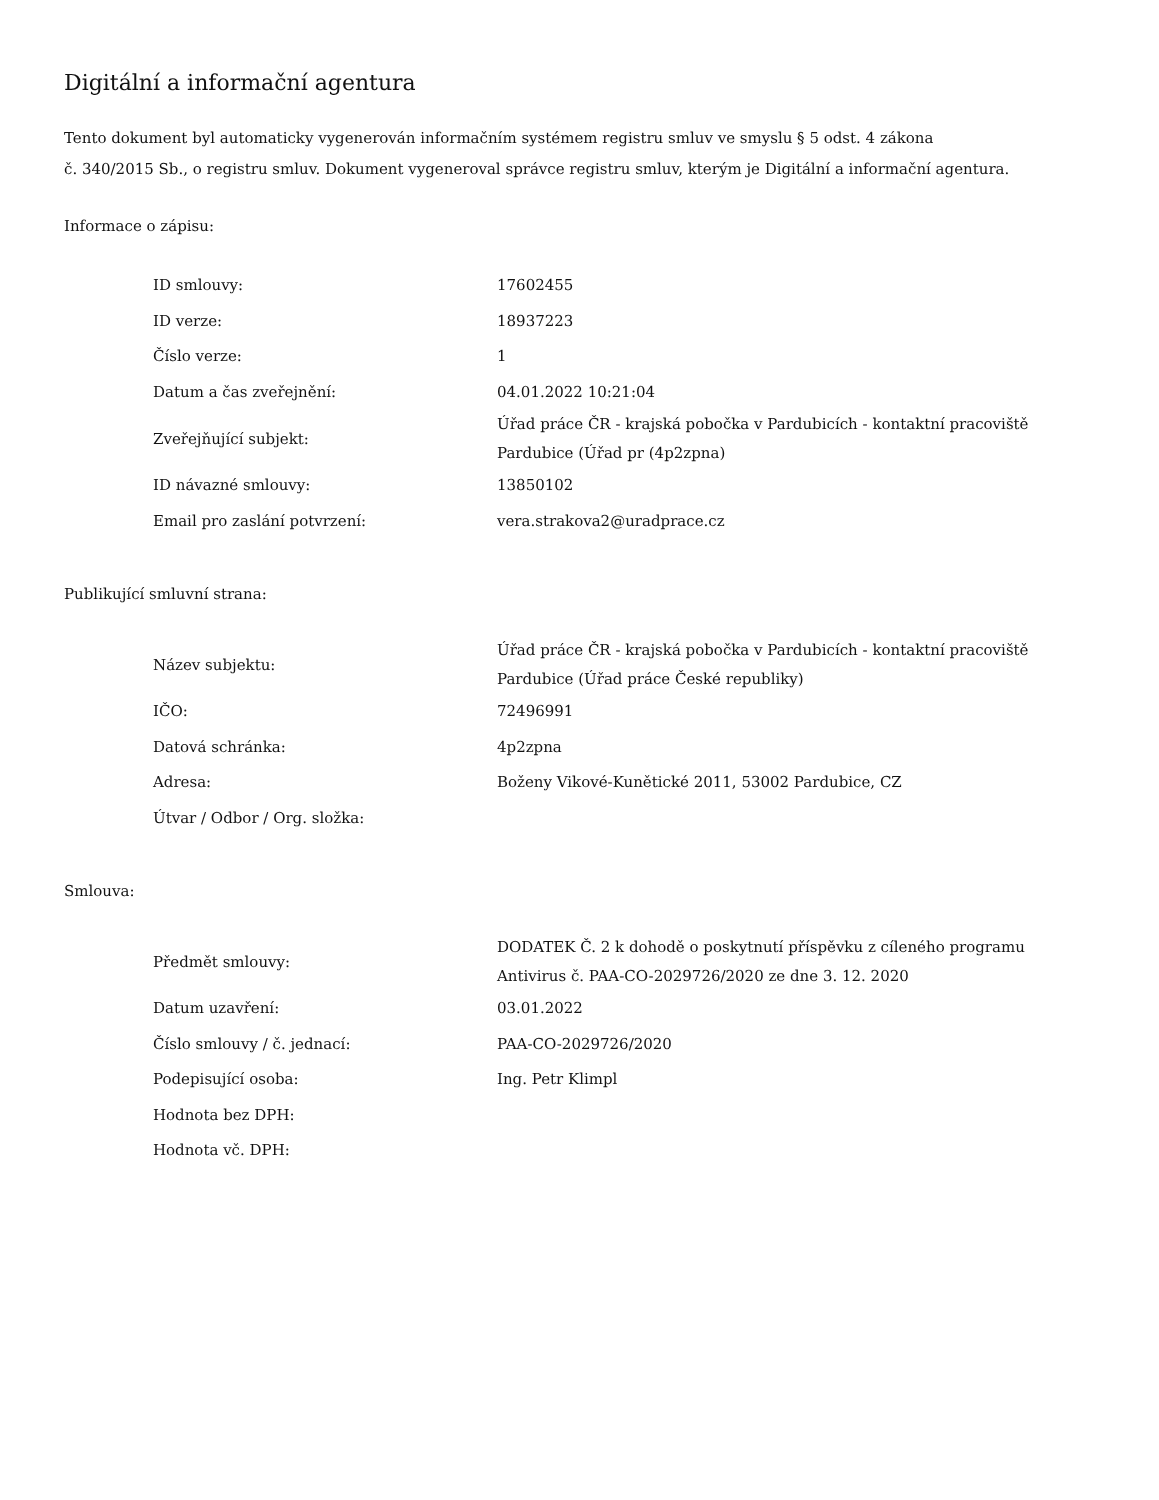Digitální a informační agentura
Tento dokument byl automaticky vygenerován informačním systémem registru smluv ve smyslu § 5 odst. 4 zákona
č. 340/2015 Sb., o registru smluv. Dokument vygeneroval správce registru smluv, kterým je Digitální a informační agentura.
Informace o zápisu:
| ID smlouvy: | 17602455 |
| ID verze: | 18937223 |
| Číslo verze: | 1 |
| Datum a čas zveřejnění: | 04.01.2022 10:21:04 |
| Zveřejňující subjekt: | Úřad práce ČR - krajská pobočka v Pardubicích - kontaktní pracoviště Pardubice (Úřad pr (4p2zpna) |
| ID návazné smlouvy: | 13850102 |
| Email pro zaslání potvrzení: | vera.strakova2@uradprace.cz |
Publikující smluvní strana:
| Název subjektu: | Úřad práce ČR - krajská pobočka v Pardubicích - kontaktní pracoviště Pardubice (Úřad práce České republiky) |
| IČO: | 72496991 |
| Datová schránka: | 4p2zpna |
| Adresa: | Boženy Vikové-Kunětické 2011, 53002 Pardubice, CZ |
| Útvar / Odbor / Org. složka: | |
Smlouva:
| Předmět smlouvy: | DODATEK Č. 2 k dohodě o poskytnutí příspěvku z cíleného programu Antivirus č. PAA-CO-2029726/2020 ze dne 3. 12. 2020 |
| Datum uzavření: | 03.01.2022 |
| Číslo smlouvy / č. jednací: | PAA-CO-2029726/2020 |
| Podepisující osoba: | Ing. Petr Klimpl |
| Hodnota bez DPH: | |
| Hodnota vč. DPH: | |